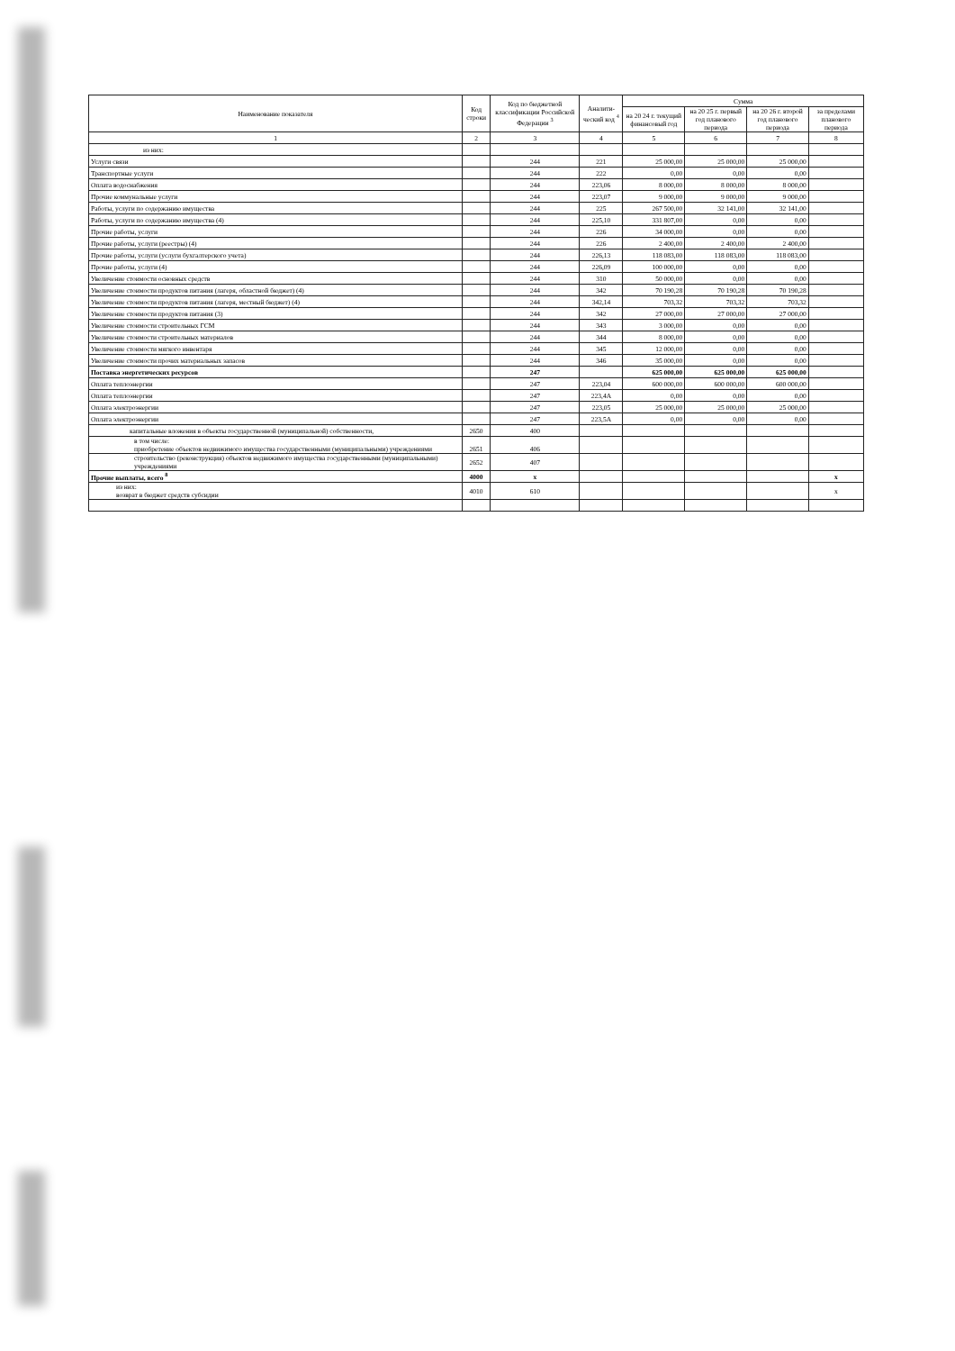| Наименование показателя | Код строки | Код по бюджетной классификации Российской Федерации <sup>3</sup> | Аналити-ческий код <sup>4</sup> | Сумма | | | |
| --- | --- | --- | --- | --- | --- | --- | --- |
| | | | | на 20 24 г. текущий финансовый год | на 20 25 г. первый год планового периода | на 20 26 г. второй год планового периода | за пределами планового периода |
| 1 | 2 | 3 | 4 | 5 | 6 | 7 | 8 |
| из них: | | | | | | | |
| Услуги связи | | 244 | 221 | 25 000,00 | 25 000,00 | 25 000,00 | |
| Транспортные услуги | | 244 | 222 | 0,00 | 0,00 | 0,00 | |
| Оплата водоснабжения | | 244 | 223,06 | 8 000,00 | 8 000,00 | 8 000,00 | |
| Прочие коммунальные услуги | | 244 | 223,07 | 9 000,00 | 9 000,00 | 9 000,00 | |
| Работы, услуги по содержанию имущества | | 244 | 225 | 267 500,00 | 32 141,00 | 32 141,00 | |
| Работы, услуги по содержанию имущества (4) | | 244 | 225,10 | 331 807,00 | 0,00 | 0,00 | |
| Прочие работы, услуги | | 244 | 226 | 34 000,00 | 0,00 | 0,00 | |
| Прочие работы, услуги (реестры) (4) | | 244 | 226 | 2 400,00 | 2 400,00 | 2 400,00 | |
| Прочие работы, услуги (услуги бухгалтерского учета) | | 244 | 226,13 | 118 083,00 | 118 083,00 | 118 083,00 | |
| Прочие работы, услуги (4) | | 244 | 226,09 | 100 000,00 | 0,00 | 0,00 | |
| Увеличение стоимости основных средств | | 244 | 310 | 50 000,00 | 0,00 | 0,00 | |
| Увеличение стоимости продуктов питания (лагеря, областной бюджет) (4) | | 244 | 342 | 70 190,28 | 70 190,28 | 70 190,28 | |
| Увеличение стоимости продуктов питания (лагеря, местный бюджет) (4) | | 244 | 342,14 | 703,32 | 703,32 | 703,32 | |
| Увеличение стоимости продуктов питания (3) | | 244 | 342 | 27 000,00 | 27 000,00 | 27 000,00 | |
| Увеличение стоимости строительных ГСМ | | 244 | 343 | 3 000,00 | 0,00 | 0,00 | |
| Увеличение стоимости строительных материалов | | 244 | 344 | 8 000,00 | 0,00 | 0,00 | |
| Увеличение стоимости мягкого инвентаря | | 244 | 345 | 12 000,00 | 0,00 | 0,00 | |
| Увеличение стоимости прочих материальных запасов | | 244 | 346 | 35 000,00 | 0,00 | 0,00 | |
| Поставка энергетических ресурсов | | 247 | | 625 000,00 | 625 000,00 | 625 000,00 | |
| Оплата теплоэнергии | | 247 | 223,04 | 600 000,00 | 600 000,00 | 600 000,00 | |
| Оплата теплоэнергии | | 247 | 223,4А | 0,00 | 0,00 | 0,00 | |
| Оплата электроэнергии | | 247 | 223,05 | 25 000,00 | 25 000,00 | 25 000,00 | |
| Оплата электроэнергии | | 247 | 223,5А | 0,00 | 0,00 | 0,00 | |
| капитальные вложения в объекты государственной (муниципальной) собственности, | 2650 | 400 | | | | | |
| в том числе: приобретение объектов недвижимого имущества государственными (муниципальными) учреждениями | 2651 | 406 | | | | | |
| строительство (реконструкция) объектов недвижимого имущества государственными (муниципальными) учреждениями | 2652 | 407 | | | | | |
| Прочие выплаты, всего <sup>8</sup> | 4000 | x | | | | | x |
| из них: возврат в бюджет средств субсидии | 4010 | 610 | | | | | x |